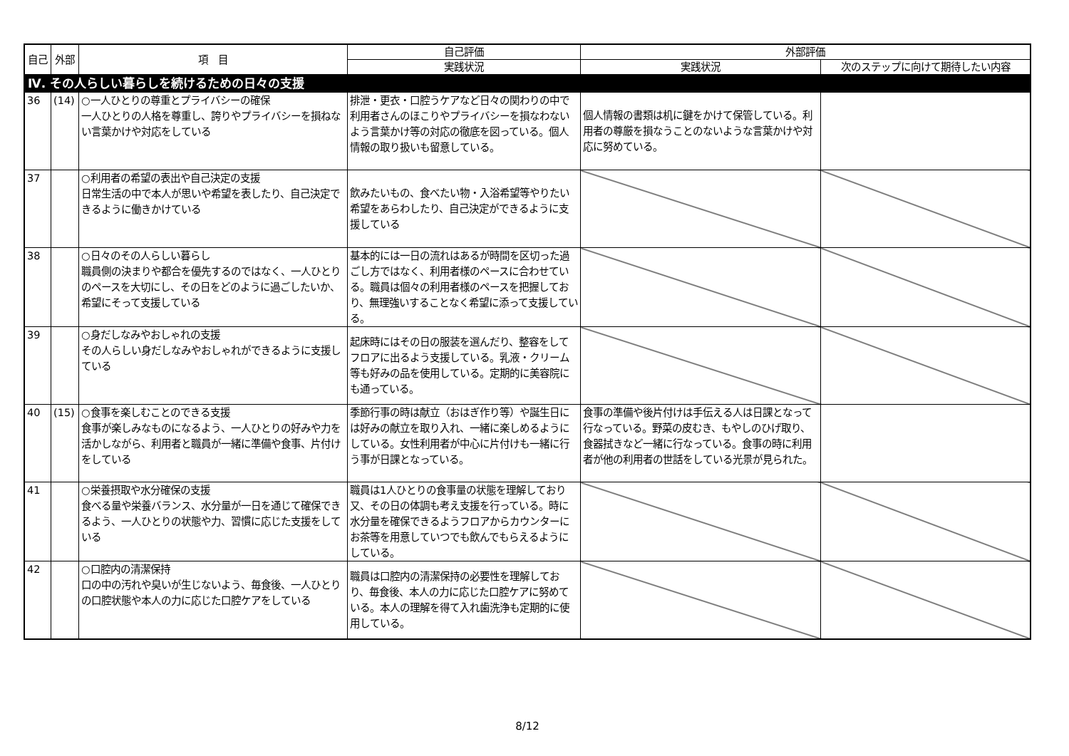| 自己 | 外部 | 項 目 | 自己評価 | 外部評価 | |
| --- | --- | --- | --- | --- | --- |
| | | | 実践状況 | 実践状況 | 次のステップに向けて期待したい内容 |
| Ⅳ. その人らしい暮らしを続けるための日々の支援 | | | | | |
| 36 | (14) | ○一人ひとりの尊重とプライバシーの確保 一人ひとりの人格を尊重し、誇りやプライバシーを損ねない言葉かけや対応をしている | 排泄・更衣・口腔うケアなど日々の関わりの中で利用者さんのほこりやプライバシーを損なわないよう言葉かけ等の対応の徹底を図っている。個人情報の取り扱いも留意している。 | 個人情報の書類は机に鍵をかけて保管している。利用者の尊厳を損なうことのないような言葉かけや対応に努めている。 | |
| 37 | | ○利用者の希望の表出や自己決定の支援 日常生活の中で本人が思いや希望を表したり、自己決定できるように働きかけている | 飲みたいもの、食べたい物・入浴希望等やりたい希望をあらわしたり、自己決定ができるように支援している | | |
| 38 | | ○日々のその人らしい暮らし 職員側の決まりや都合を優先するのではなく、一人ひとりのペースを大切にし、その日をどのように過ごしたいか、希望にそって支援している | 基本的には一日の流れはあるが時間を区切った過ごし方ではなく、利用者様のペースに合わせている。職員は個々の利用者様のペースを把握しており、無理強いすることなく希望に添って支援している。 | | |
| 39 | | ○身だしなみやおしゃれの支援 その人らしい身だしなみやおしゃれができるように支援している | 起床時にはその日の服装を選んだり、整容をしてフロアに出るよう支援している。乳液・クリーム等も好みの品を使用している。定期的に美容院にも通っている。 | | |
| 40 | (15) | ○食事を楽しむことのできる支援 食事が楽しみなものになるよう、一人ひとりの好みや力を活かしながら、利用者と職員が一緒に準備や食事、片付けをしている | 季節行事の時は献立（おはぎ作り等）や誕生日には好みの献立を取り入れ、一緒に楽しめるようにしている。女性利用者が中心に片付けも一緒に行う事が日課となっている。 | 食事の準備や後片付けは手伝える人は日課となって行なっている。野菜の皮むき、もやしのひげ取り、食器拭きなど一緒に行なっている。食事の時に利用者が他の利用者の世話をしている光景が見られた。 | |
| 41 | | ○栄養摂取や水分確保の支援 食べる量や栄養バランス、水分量が一日を通じて確保できるよう、一人ひとりの状態や力、習慣に応じた支援をしている | 職員は1人ひとりの食事量の状態を理解しており又、その日の体調も考え支援を行っている。時に水分量を確保できるようフロアからカウンターにお茶等を用意していつでも飲んでもらえるようにしている。 | | |
| 42 | | ○口腔内の清潔保持 口の中の汚れや臭いが生じないよう、毎食後、一人ひとりの口腔状態や本人の力に応じた口腔ケアをしている | 職員は口腔内の清潔保持の必要性を理解しており、毎食後、本人の力に応じた口腔ケアに努めている。本人の理解を得て入れ歯洗浄も定期的に使用している。 | | |
8/12